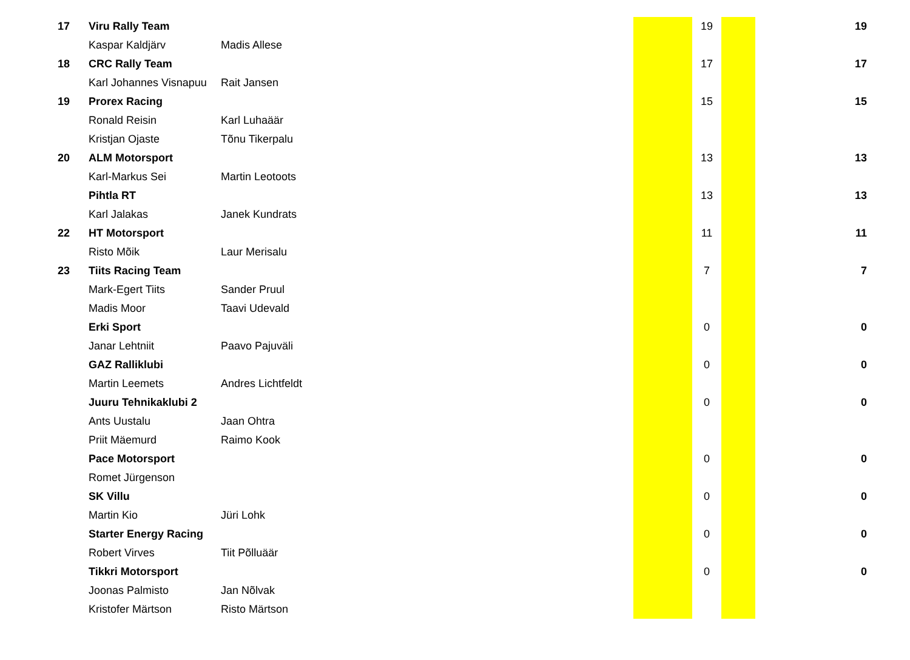| 17 | Viru Rally Team | | | 19 | | 19 |
| | Kaspar Kaldjärv | Madis Allese | | | | |
| 18 | CRC Rally Team | | | 17 | | 17 |
| | Karl Johannes Visnapuu | Rait Jansen | | | | |
| 19 | Prorex Racing | | | 15 | | 15 |
| | Ronald Reisin | Karl Luhaäär | | | | |
| | Kristjan Ojaste | Tõnu Tikerpalu | | | | |
| 20 | ALM Motorsport | | | 13 | | 13 |
| | Karl-Markus Sei | Martin Leotoots | | | | |
| | Pihtla RT | | | 13 | | 13 |
| | Karl Jalakas | Janek Kundrats | | | | |
| 22 | HT Motorsport | | | 11 | | 11 |
| | Risto Mõik | Laur Merisalu | | | | |
| 23 | Tiits Racing Team | | | 7 | | 7 |
| | Mark-Egert Tiits | Sander Pruul | | | | |
| | Madis Moor | Taavi Udevald | | | | |
| | Erki Sport | | | 0 | | 0 |
| | Janar Lehtniit | Paavo Pajuväli | | | | |
| | GAZ Ralliklubi | | | 0 | | 0 |
| | Martin Leemets | Andres Lichtfeldt | | | | |
| | Juuru Tehnikaklubi 2 | | | 0 | | 0 |
| | Ants Uustalu | Jaan Ohtra | | | | |
| | Priit Mäemurd | Raimo Kook | | | | |
| | Pace Motorsport | | | 0 | | 0 |
| | Romet Jürgenson | | | | | |
| | SK Villu | | | 0 | | 0 |
| | Martin Kio | Jüri Lohk | | | | |
| | Starter Energy Racing | | | 0 | | 0 |
| | Robert Virves | Tiit Põlluäär | | | | |
| | Tikkri Motorsport | | | 0 | | 0 |
| | Joonas Palmisto | Jan Nõlvak | | | | |
| | Kristofer Märtson | Risto Märtson | | | | |